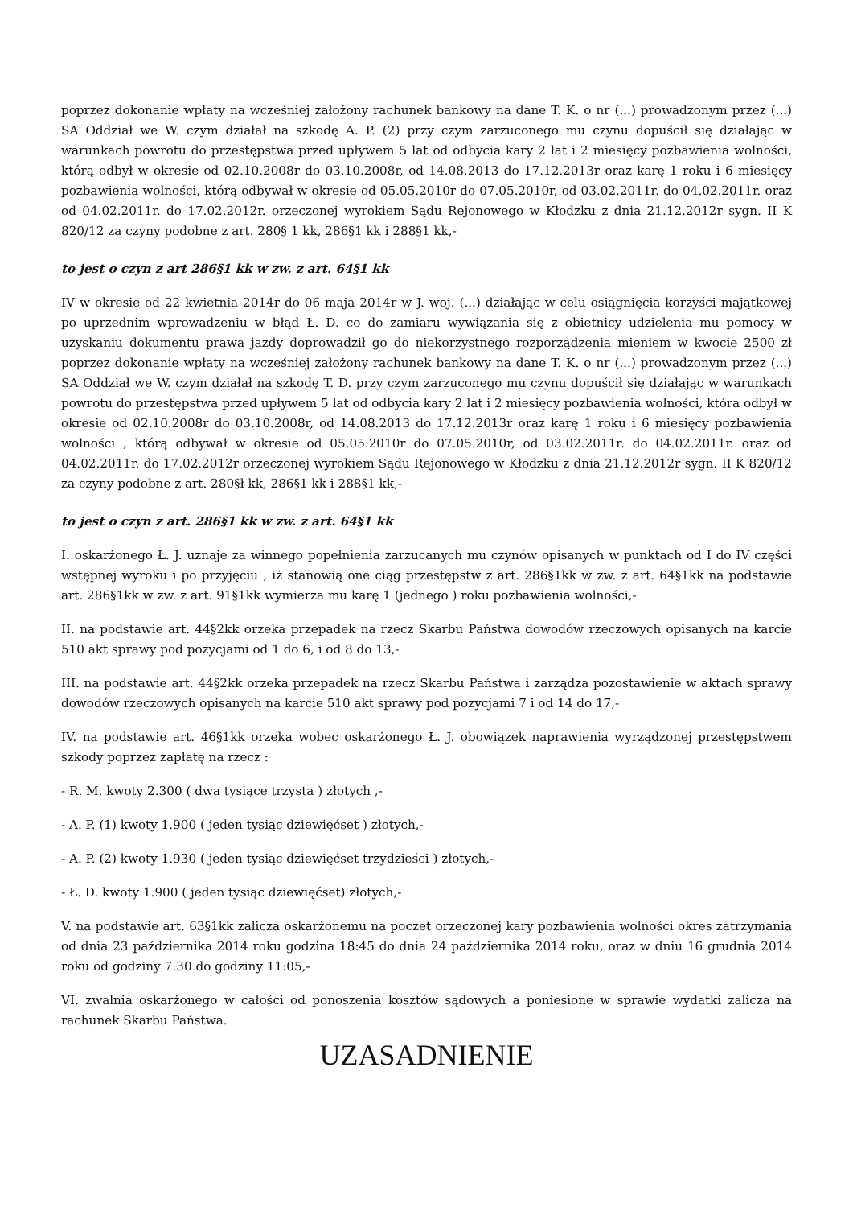poprzez dokonanie wpłaty na wcześniej założony rachunek bankowy na dane T. K. o nr (...) prowadzonym przez (...) SA Oddział we W. czym działał na szkodę A. P. (2) przy czym zarzuconego mu czynu dopuścił się działając w warunkach powrotu do przestępstwa przed upływem 5 lat od odbycia kary 2 lat i 2 miesięcy pozbawienia wolności, którą odbył w okresie od 02.10.2008r do 03.10.2008r, od 14.08.2013 do 17.12.2013r oraz karę 1 roku i 6 miesięcy pozbawienia wolności, którą odbywał w okresie od 05.05.2010r do 07.05.2010r, od 03.02.2011r. do 04.02.2011r. oraz od 04.02.2011r. do 17.02.2012r. orzeczonej wyrokiem Sądu Rejonowego w Kłodzku z dnia 21.12.2012r sygn. II K 820/12 za czyny podobne z art. 280§ 1 kk, 286§1 kk i 288§1 kk,-
to jest o czyn z art 286§1 kk w zw. z art. 64§1 kk
IV w okresie od 22 kwietnia 2014r do 06 maja 2014r w J. woj. (...) działając w celu osiągnięcia korzyści majątkowej po uprzednim wprowadzeniu w błąd Ł. D. co do zamiaru wywiązania się z obietnicy udzielenia mu pomocy w uzyskaniu dokumentu prawa jazdy doprowadził go do niekorzystnego rozporządzenia mieniem w kwocie 2500 zł poprzez dokonanie wpłaty na wcześniej założony rachunek bankowy na dane T. K. o nr (...) prowadzonym przez (...) SA Oddział we W. czym działał na szkodę T. D. przy czym zarzuconego mu czynu dopuścił się działając w warunkach powrotu do przestępstwa przed upływem 5 lat od odbycia kary 2 lat i 2 miesięcy pozbawienia wolności, która odbył w okresie od 02.10.2008r do 03.10.2008r, od 14.08.2013 do 17.12.2013r oraz karę 1 roku i 6 miesięcy pozbawienia wolności , którą odbywał w okresie od 05.05.2010r do 07.05.2010r, od 03.02.2011r. do 04.02.2011r. oraz od 04.02.2011r. do 17.02.2012r orzeczonej wyrokiem Sądu Rejonowego w Kłodzku z dnia 21.12.2012r sygn. II K 820/12 za czyny podobne z art. 280§ł kk, 286§1 kk i 288§1 kk,-
to jest o czyn z art. 286§1 kk w zw. z art. 64§1 kk
I. oskarżonego Ł. J. uznaje za winnego popełnienia zarzucanych mu czynów opisanych w punktach od I do IV części wstępnej wyroku i po przyjęciu , iż stanowią one ciąg przestępstw z art. 286§1kk w zw. z art. 64§1kk na podstawie art. 286§1kk w zw. z art. 91§1kk wymierza mu karę 1 (jednego ) roku pozbawienia wolności,-
II. na podstawie art. 44§2kk orzeka przepadek na rzecz Skarbu Państwa dowodów rzeczowych opisanych na karcie 510 akt sprawy pod pozycjami od 1 do 6, i od 8 do 13,-
III. na podstawie art. 44§2kk orzeka przepadek na rzecz Skarbu Państwa i zarządza pozostawienie w aktach sprawy dowodów rzeczowych opisanych na karcie 510 akt sprawy pod pozycjami 7 i od 14 do 17,-
IV. na podstawie art. 46§1kk orzeka wobec oskarżonego Ł. J. obowiązek naprawienia wyrządzonej przestępstwem szkody poprzez zapłatę na rzecz :
- R. M. kwoty 2.300 ( dwa tysiące trzysta ) złotych ,-
- A. P. (1) kwoty 1.900 ( jeden tysiąc dziewięćset ) złotych,-
- A. P. (2) kwoty 1.930 ( jeden tysiąc dziewięćset trzydzieści ) złotych,-
- Ł. D. kwoty 1.900 ( jeden tysiąc dziewięćset) złotych,-
V. na podstawie art. 63§1kk zalicza oskarżonemu na poczet orzeczonej kary pozbawienia wolności okres zatrzymania od dnia 23 października 2014 roku godzina 18:45 do dnia 24 października 2014 roku, oraz w dniu 16 grudnia 2014 roku od godziny 7:30 do godziny 11:05,-
VI. zwalnia oskarżonego w całości od ponoszenia kosztów sądowych a poniesione w sprawie wydatki zalicza na rachunek Skarbu Państwa.
UZASADNIENIE